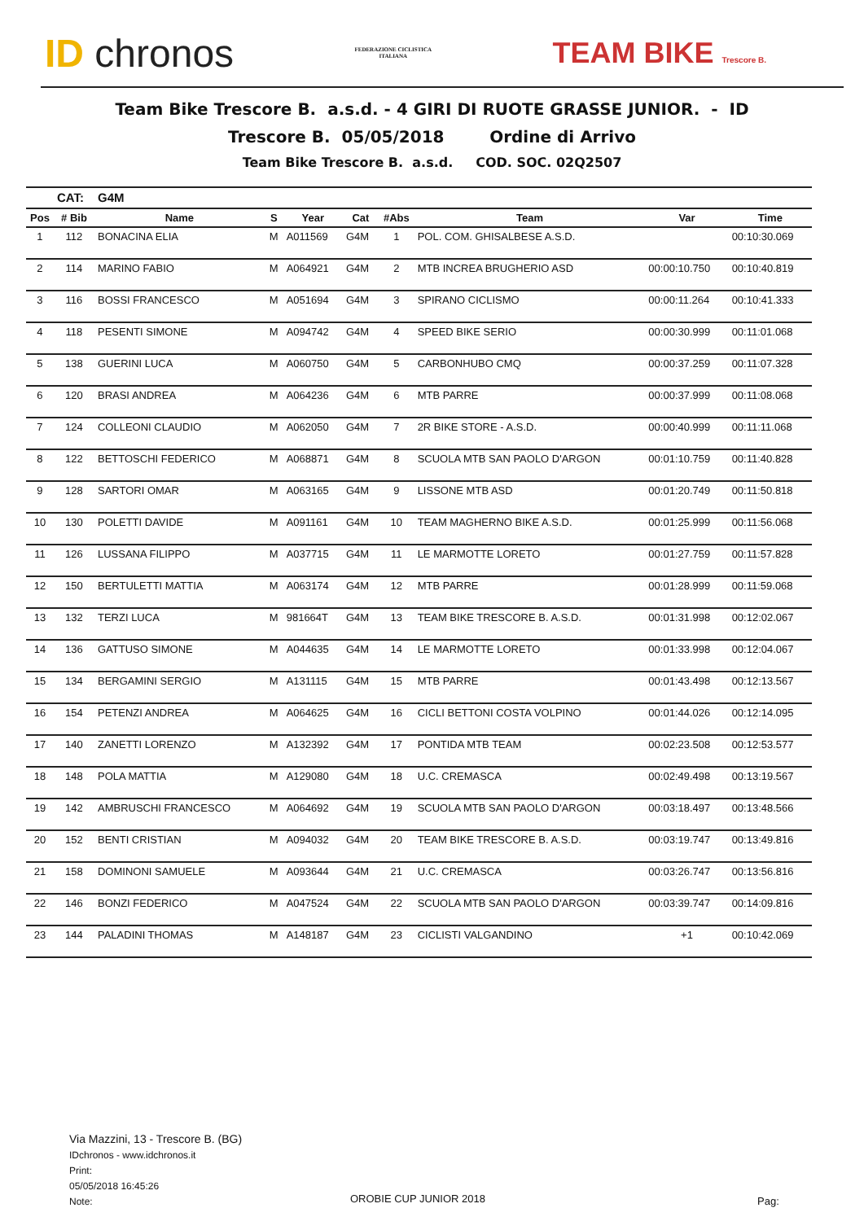ID chronos
FEDERAZIONE CICLISTICA
ITALIANA
TEAM BIKE Trescore B.
Team Bike Trescore B. a.s.d. - 4 GIRI DI RUOTE GRASSE JUNIOR. - ID
Trescore B. 05/05/2018 Ordine di Arrivo
Team Bike Trescore B. a.s.d. COD. SOC. 02Q2507
| | CAT: | G4M | | | | | | | |
| Pos | # Bib | Name | S | Year | Cat | #Abs | Team | Var | Time |
| 1 | 112 | BONACINA ELIA | M | A011569 | G4M | 1 | POL. COM. GHISALBESE A.S.D. | | 00:10:30.069 |
| 2 | 114 | MARINO FABIO | M | A064921 | G4M | 2 | MTB INCREA BRUGHERIO ASD | 00:00:10.750 | 00:10:40.819 |
| 3 | 116 | BOSSI FRANCESCO | M | A051694 | G4M | 3 | SPIRANO CICLISMO | 00:00:11.264 | 00:10:41.333 |
| 4 | 118 | PESENTI SIMONE | M | A094742 | G4M | 4 | SPEED BIKE SERIO | 00:00:30.999 | 00:11:01.068 |
| 5 | 138 | GUERINI LUCA | M | A060750 | G4M | 5 | CARBONHUBO CMQ | 00:00:37.259 | 00:11:07.328 |
| 6 | 120 | BRASI ANDREA | M | A064236 | G4M | 6 | MTB PARRE | 00:00:37.999 | 00:11:08.068 |
| 7 | 124 | COLLEONI CLAUDIO | M | A062050 | G4M | 7 | 2R BIKE STORE - A.S.D. | 00:00:40.999 | 00:11:11.068 |
| 8 | 122 | BETTOSCHI FEDERICO | M | A068871 | G4M | 8 | SCUOLA MTB SAN PAOLO D'ARGON | 00:01:10.759 | 00:11:40.828 |
| 9 | 128 | SARTORI OMAR | M | A063165 | G4M | 9 | LISSONE MTB ASD | 00:01:20.749 | 00:11:50.818 |
| 10 | 130 | POLETTI DAVIDE | M | A091161 | G4M | 10 | TEAM MAGHERNO BIKE A.S.D. | 00:01:25.999 | 00:11:56.068 |
| 11 | 126 | LUSSANA FILIPPO | M | A037715 | G4M | 11 | LE MARMOTTE LORETO | 00:01:27.759 | 00:11:57.828 |
| 12 | 150 | BERTULETTI MATTIA | M | A063174 | G4M | 12 | MTB PARRE | 00:01:28.999 | 00:11:59.068 |
| 13 | 132 | TERZI LUCA | M | 981664T | G4M | 13 | TEAM BIKE TRESCORE B. A.S.D. | 00:01:31.998 | 00:12:02.067 |
| 14 | 136 | GATTUSO SIMONE | M | A044635 | G4M | 14 | LE MARMOTTE LORETO | 00:01:33.998 | 00:12:04.067 |
| 15 | 134 | BERGAMINI SERGIO | M | A131115 | G4M | 15 | MTB PARRE | 00:01:43.498 | 00:12:13.567 |
| 16 | 154 | PETENZI ANDREA | M | A064625 | G4M | 16 | CICLI BETTONI COSTA VOLPINO | 00:01:44.026 | 00:12:14.095 |
| 17 | 140 | ZANETTI LORENZO | M | A132392 | G4M | 17 | PONTIDA MTB TEAM | 00:02:23.508 | 00:12:53.577 |
| 18 | 148 | POLA MATTIA | M | A129080 | G4M | 18 | U.C. CREMASCA | 00:02:49.498 | 00:13:19.567 |
| 19 | 142 | AMBRUSCHI FRANCESCO | M | A064692 | G4M | 19 | SCUOLA MTB SAN PAOLO D'ARGON | 00:03:18.497 | 00:13:48.566 |
| 20 | 152 | BENTI CRISTIAN | M | A094032 | G4M | 20 | TEAM BIKE TRESCORE B. A.S.D. | 00:03:19.747 | 00:13:49.816 |
| 21 | 158 | DOMINONI SAMUELE | M | A093644 | G4M | 21 | U.C. CREMASCA | 00:03:26.747 | 00:13:56.816 |
| 22 | 146 | BONZI FEDERICO | M | A047524 | G4M | 22 | SCUOLA MTB SAN PAOLO D'ARGON | 00:03:39.747 | 00:14:09.816 |
| 23 | 144 | PALADINI THOMAS | M | A148187 | G4M | 23 | CICLISTI VALGANDINO | +1 | 00:10:42.069 |
Via Mazzini, 13 - Trescore B. (BG)
IDchronos - www.idchronos.it
Print:
05/05/2018 16:45:26
Note:
OROBIE CUP JUNIOR 2018 Pag: